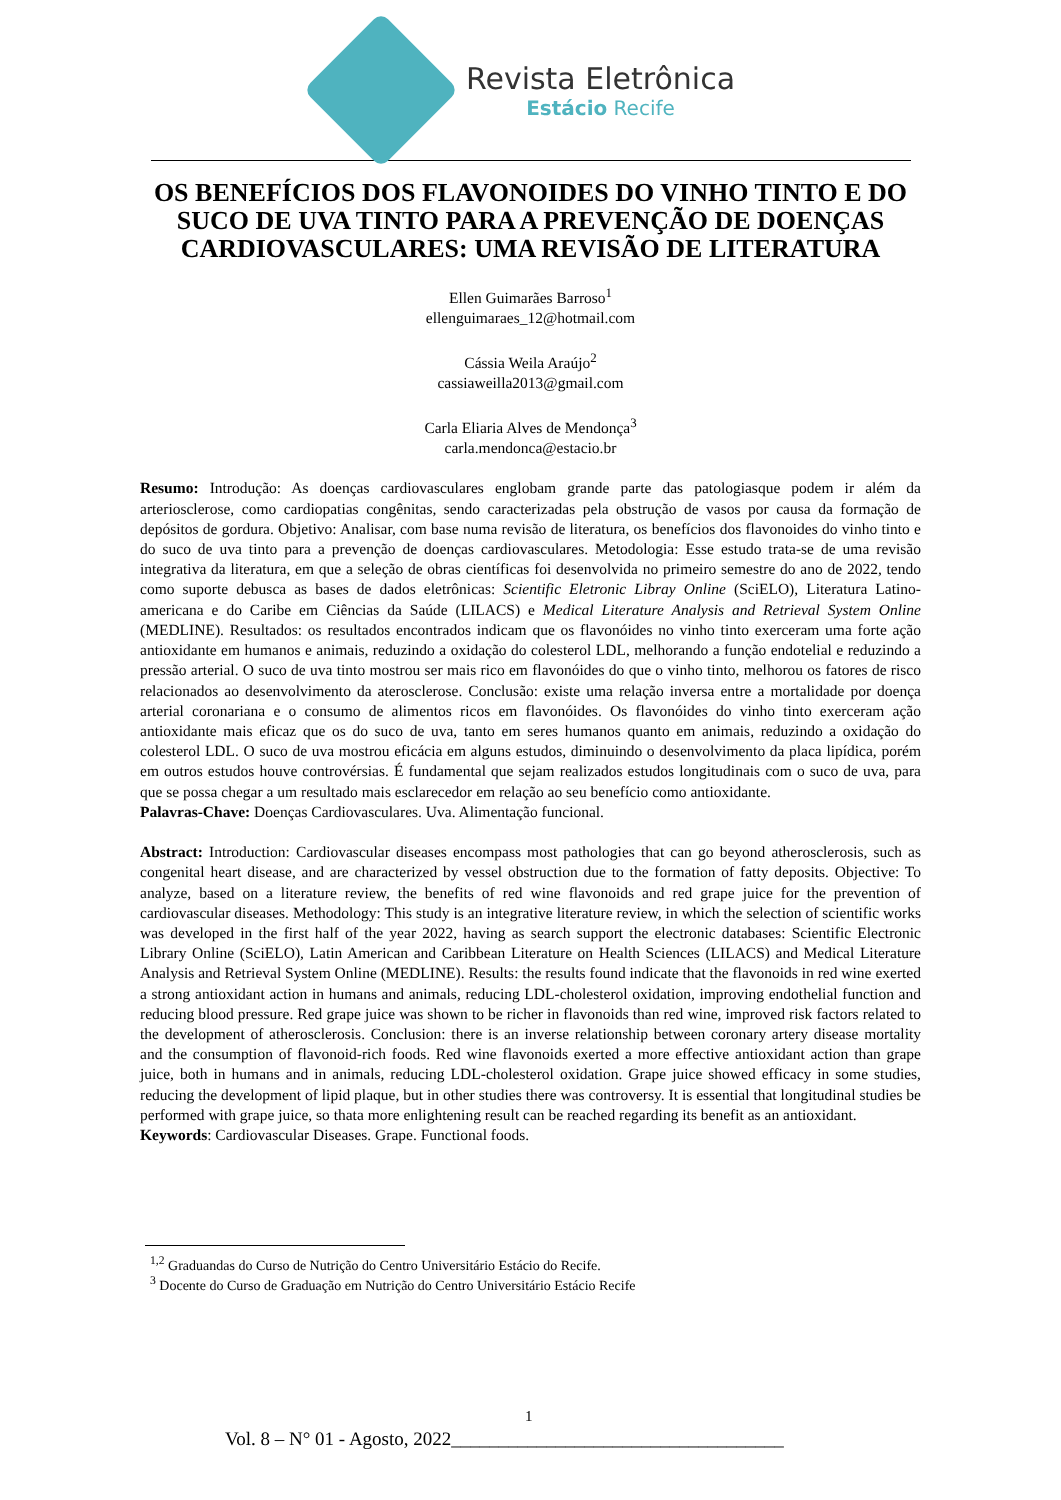Revista Eletrônica
Estácio Recife
OS BENEFÍCIOS DOS FLAVONOIDES DO VINHO TINTO E DO SUCO DE UVA TINTO PARA A PREVENÇÃO DE DOENÇAS CARDIOVASCULARES: UMA REVISÃO DE LITERATURA
Ellen Guimarães Barroso<sup>1</sup>
ellenguimaraes_12@hotmail.com
Cássia Weila Araújo<sup>2</sup>
cassiaweilla2013@gmail.com
Carla Eliaria Alves de Mendonça<sup>3</sup>
carla.mendonca@estacio.br
Resumo: Introdução: As doenças cardiovasculares englobam grande parte das patologiasque podem ir além da arteriosclerose, como cardiopatias congênitas, sendo caracterizadas pela obstrução de vasos por causa da formação de depósitos de gordura. Objetivo: Analisar, com base numa revisão de literatura, os benefícios dos flavonoides do vinho tinto e do suco de uva tinto para a prevenção de doenças cardiovasculares. Metodologia: Esse estudo trata-se de uma revisão integrativa da literatura, em que a seleção de obras científicas foi desenvolvida no primeiro semestre do ano de 2022, tendo como suporte debusca as bases de dados eletrônicas: Scientific Eletronic Libray Online (SciELO), Literatura Latino-americana e do Caribe em Ciências da Saúde (LILACS) e Medical Literature Analysis and Retrieval System Online (MEDLINE). Resultados: os resultados encontrados indicam que os flavonóides no vinho tinto exerceram uma forte ação antioxidante em humanos e animais, reduzindo a oxidação do colesterol LDL, melhorando a função endotelial e reduzindo a pressão arterial. O suco de uva tinto mostrou ser mais rico em flavonóides do que o vinho tinto, melhorou os fatores de risco relacionados ao desenvolvimento da aterosclerose. Conclusão: existe uma relação inversa entre a mortalidade por doença arterial coronariana e o consumo de alimentos ricos em flavonóides. Os flavonóides do vinho tinto exerceram ação antioxidante mais eficaz que os do suco de uva, tanto em seres humanos quanto em animais, reduzindo a oxidação do colesterol LDL. O suco de uva mostrou eficácia em alguns estudos, diminuindo o desenvolvimento da placa lipídica, porém em outros estudos houve controvérsias. É fundamental que sejam realizados estudos longitudinais com o suco de uva, para que se possa chegar a um resultado mais esclarecedor em relação ao seu benefício como antioxidante.
Palavras-Chave: Doenças Cardiovasculares. Uva. Alimentação funcional.
Abstract: Introduction: Cardiovascular diseases encompass most pathologies that can go beyond atherosclerosis, such as congenital heart disease, and are characterized by vessel obstruction due to the formation of fatty deposits. Objective: To analyze, based on a literature review, the benefits of red wine flavonoids and red grape juice for the prevention of cardiovascular diseases. Methodology: This study is an integrative literature review, in which the selection of scientific works was developed in the first half of the year 2022, having as search support the electronic databases: Scientific Electronic Library Online (SciELO), Latin American and Caribbean Literature on Health Sciences (LILACS) and Medical Literature Analysis and Retrieval System Online (MEDLINE). Results: the results found indicate that the flavonoids in red wine exerted a strong antioxidant action in humans and animals, reducing LDL-cholesterol oxidation, improving endothelial function and reducing blood pressure. Red grape juice was shown to be richer in flavonoids than red wine, improved risk factors related to the development of atherosclerosis. Conclusion: there is an inverse relationship between coronary artery disease mortality and the consumption of flavonoid-rich foods. Red wine flavonoids exerted a more effective antioxidant action than grape juice, both in humans and in animals, reducing LDL-cholesterol oxidation. Grape juice showed efficacy in some studies, reducing the development of lipid plaque, but in other studies there was controversy. It is essential that longitudinal studies be performed with grape juice, so thata more enlightening result can be reached regarding its benefit as an antioxidant.
Keywords: Cardiovascular Diseases. Grape. Functional foods.
<sup>1,2</sup> Graduandas do Curso de Nutrição do Centro Universitário Estácio do Recife.
<sup>3</sup> Docente do Curso de Graduação em Nutrição do Centro Universitário Estácio Recife
1
Vol. 8 – N° 01 - Agosto, 2022___________________________________